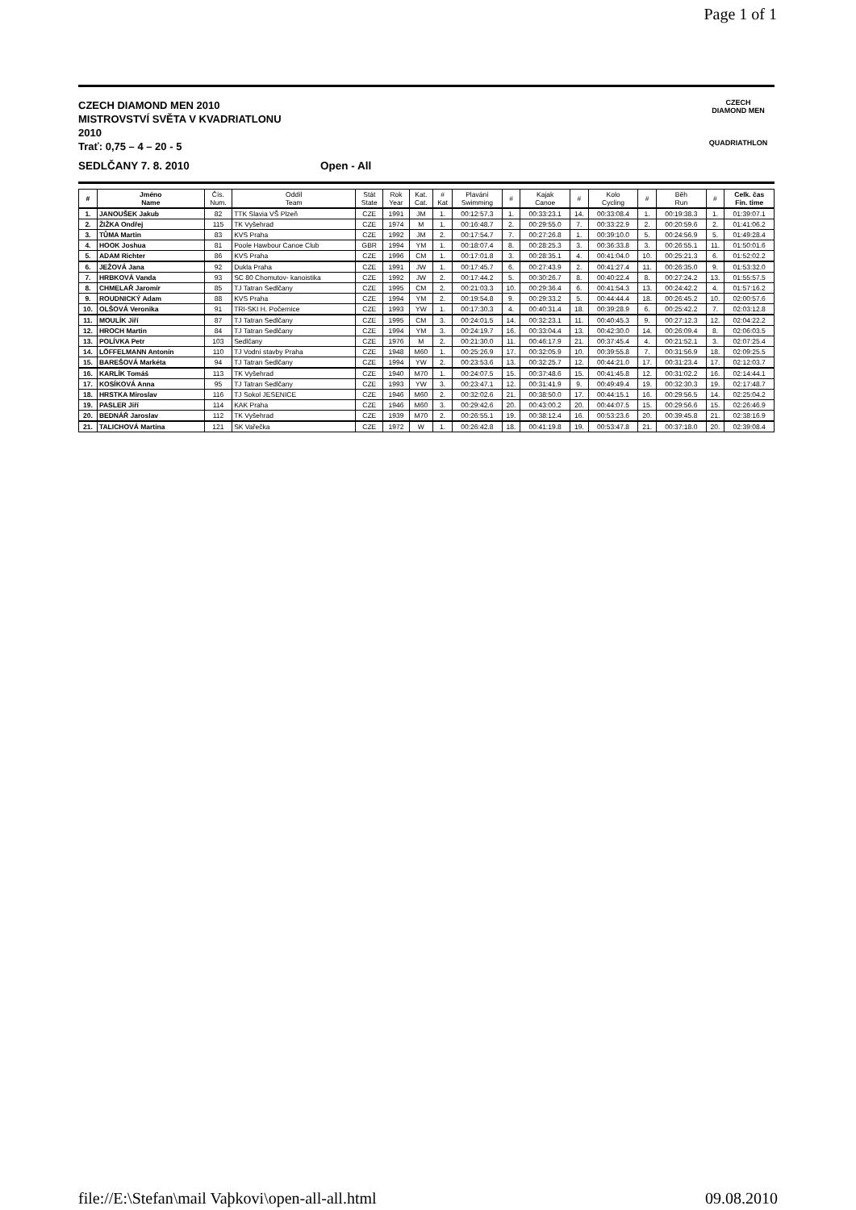Page 1 of 1
CZECH DIAMOND MEN 2010
MISTROVSTVÍ SVĚTA V KVADRIATLONU
2010
Trať: 0,75 – 4 – 20 - 5
CZECH
DIAMOND MEN
QUADRIATHLON
SEDLČANY 7. 8. 2010 Open - All
| # | Jméno Name | Čís. Num. | Oddíl Team | Stát State | Rok Year | Kat. Cat. | # Kat | Plavání Swimming | # | Kajak Canoe | # | Kolo Cycling | # | Běh Run | # | Celk. čas Fin. time |
| --- | --- | --- | --- | --- | --- | --- | --- | --- | --- | --- | --- | --- | --- | --- | --- | --- |
| 1. | JANOUŠEK Jakub | 82 | TTK Slavia VŠ Plzeň | CZE | 1991 | JM | 1. | 00:12:57.3 | 1. | 00:33:23.1 | 14. | 00:33:08.4 | 1. | 00:19:38.3 | 1. | 01:39:07.1 |
| 2. | ŽIŽKA Ondřej | 115 | TK Vyšehrad | CZE | 1974 | M | 1. | 00:16:48.7 | 2. | 00:29:55.0 | 7. | 00:33:22.9 | 2. | 00:20:59.6 | 2. | 01:41:06.2 |
| 3. | TŮMA Martin | 83 | KVS Praha | CZE | 1992 | JM | 2. | 00:17:54.7 | 7. | 00:27:26.8 | 1. | 00:39:10.0 | 5. | 00:24:56.9 | 5. | 01:49:28.4 |
| 4. | HOOK Joshua | 81 | Poole Hawbour Canoe Club | GBR | 1994 | YM | 1. | 00:18:07.4 | 8. | 00:28:25.3 | 3. | 00:36:33.8 | 3. | 00:26:55.1 | 11. | 01:50:01.6 |
| 5. | ADAM Richter | 86 | KVS Praha | CZE | 1996 | CM | 1. | 00:17:01.8 | 3. | 00:28:35.1 | 4. | 00:41:04.0 | 10. | 00:25:21.3 | 6. | 01:52:02.2 |
| 6. | JEŽOVÁ Jana | 92 | Dukla Praha | CZE | 1991 | JW | 1. | 00:17:45.7 | 6. | 00:27:43.9 | 2. | 00:41:27.4 | 11. | 00:26:35.0 | 9. | 01:53:32.0 |
| 7. | HRBKOVÁ Vanda | 93 | SC 80 Chomutov- kanoistika | CZE | 1992 | JW | 2. | 00:17:44.2 | 5. | 00:30:26.7 | 8. | 00:40:22.4 | 8. | 00:27:24.2 | 13. | 01:55:57.5 |
| 8. | CHMELAŘ Jaromír | 85 | TJ Tatran Sedlčany | CZE | 1995 | CM | 2. | 00:21:03.3 | 10. | 00:29:36.4 | 6. | 00:41:54.3 | 13. | 00:24:42.2 | 4. | 01:57:16.2 |
| 9. | ROUDNICKÝ Adam | 88 | KVS Praha | CZE | 1994 | YM | 2. | 00:19:54.8 | 9. | 00:29:33.2 | 5. | 00:44:44.4 | 18. | 00:26:45.2 | 10. | 02:00:57.6 |
| 10. | OLŠOVÁ Veronika | 91 | TRI-SKI H. Počernice | CZE | 1993 | YW | 1. | 00:17:30.3 | 4. | 00:40:31.4 | 18. | 00:39:28.9 | 6. | 00:25:42.2 | 7. | 02:03:12.8 |
| 11. | MOULÍK Jiří | 87 | TJ Tatran Sedlčany | CZE | 1995 | CM | 3. | 00:24:01.5 | 14. | 00:32:23.1 | 11. | 00:40:45.3 | 9. | 00:27:12.3 | 12. | 02:04:22.2 |
| 12. | HROCH Martin | 84 | TJ Tatran Sedlčany | CZE | 1994 | YM | 3. | 00:24:19.7 | 16. | 00:33:04.4 | 13. | 00:42:30.0 | 14. | 00:26:09.4 | 8. | 02:06:03.5 |
| 13. | POLÍVKA Petr | 103 | Sedlčany | CZE | 1976 | M | 2. | 00:21:30.0 | 11. | 00:46:17.9 | 21. | 00:37:45.4 | 4. | 00:21:52.1 | 3. | 02:07:25.4 |
| 14. | LÖFFELMANN Antonín | 110 | TJ Vodní stavby Praha | CZE | 1948 | M60 | 1. | 00:25:26.9 | 17. | 00:32:05.9 | 10. | 00:39:55.8 | 7. | 00:31:56.9 | 18. | 02:09:25.5 |
| 15. | BAREŠOVÁ Markéta | 94 | TJ Tatran Sedlčany | CZE | 1994 | YW | 2. | 00:23:53.6 | 13. | 00:32:25.7 | 12. | 00:44:21.0 | 17. | 00:31:23.4 | 17. | 02:12:03.7 |
| 16. | KARLÍK Tomáš | 113 | TK Vyšehrad | CZE | 1940 | M70 | 1. | 00:24:07.5 | 15. | 00:37:48.6 | 15. | 00:41:45.8 | 12. | 00:31:02.2 | 16. | 02:14:44.1 |
| 17. | KOSÍKOVÁ Anna | 95 | TJ Tatran Sedlčany | CZE | 1993 | YW | 3. | 00:23:47.1 | 12. | 00:31:41.9 | 9. | 00:49:49.4 | 19. | 00:32:30.3 | 19. | 02:17:48.7 |
| 18. | HRSTKA Miroslav | 116 | TJ Sokol JESENICE | CZE | 1946 | M60 | 2. | 00:32:02.6 | 21. | 00:38:50.0 | 17. | 00:44:15.1 | 16. | 00:29:56.5 | 14. | 02:25:04.2 |
| 19. | PASLER Jiří | 114 | KAK Praha | CZE | 1946 | M60 | 3. | 00:29:42.6 | 20. | 00:43:00.2 | 20. | 00:44:07.5 | 15. | 00:29:56.6 | 15. | 02:26:46.9 |
| 20. | BEDNÁŘ Jaroslav | 112 | TK Vyšehrad | CZE | 1939 | M70 | 2. | 00:26:55.1 | 19. | 00:38:12.4 | 16. | 00:53:23.6 | 20. | 00:39:45.8 | 21. | 02:38:16.9 |
| 21. | TALICHOVÁ Martina | 121 | SK Vařečka | CZE | 1972 | W | 1. | 00:26:42.8 | 18. | 00:41:19.8 | 19. | 00:53:47.8 | 21. | 00:37:18.0 | 20. | 02:39:08.4 |
file://E:\Stefan\mail Vaþkovi\open-all-all.html 09.08.2010